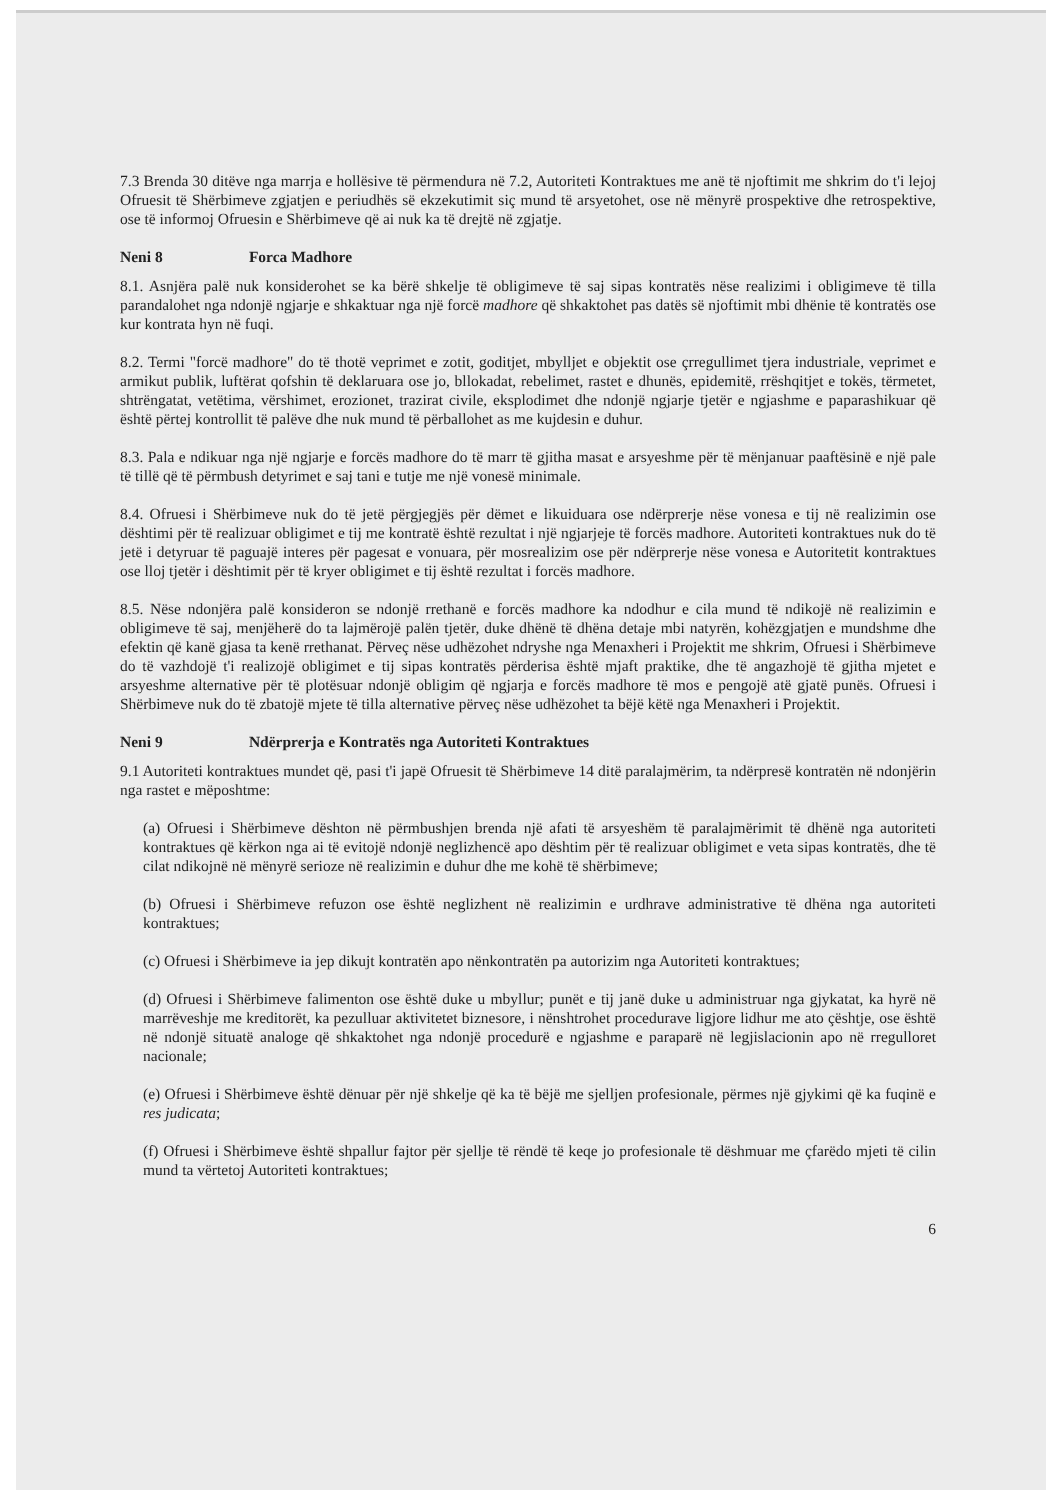7.3 Brenda 30 ditëve nga marrja e hollësive të përmendura në 7.2, Autoriteti Kontraktues me anë të njoftimit me shkrim do t'i lejoj Ofruesit të Shërbimeve zgjatjen e periudhës së ekzekutimit siç mund të arsyetohet, ose në mënyrë prospektive dhe retrospektive, ose të informoj Ofruesin e Shërbimeve që ai nuk ka të drejtë në zgjatje.
Neni 8 Forca Madhore
8.1. Asnjëra palë nuk konsiderohet se ka bërë shkelje të obligimeve të saj sipas kontratës nëse realizimi i obligimeve të tilla parandalohet nga ndonjë ngjarje e shkaktuar nga një forcë madhore që shkaktohet pas datës së njoftimit mbi dhënie të kontratës ose kur kontrata hyn në fuqi.
8.2. Termi "forcë madhore" do të thotë veprimet e zotit, goditjet, mbylljet e objektit ose çrregullimet tjera industriale, veprimet e armikut publik, luftërat qofshin të deklaruara ose jo, bllokadat, rebelimet, rastet e dhunës, epidemitë, rrëshqitjet e tokës, tërmetet, shtrëngatat, vetëtima, vërshimet, erozionet, trazirat civile, eksplodimet dhe ndonjë ngjarje tjetër e ngjashme e paparashikuar që është përtej kontrollit të palëve dhe nuk mund të përballohet as me kujdesin e duhur.
8.3. Pala e ndikuar nga një ngjarje e forcës madhore do të marr të gjitha masat e arsyeshme për të mënjanuar paaftësinë e një pale të tillë që të përmbush detyrimet e saj tani e tutje me një vonesë minimale.
8.4. Ofruesi i Shërbimeve nuk do të jetë përgjegjës për dëmet e likuiduara ose ndërprerje nëse vonesa e tij në realizimin ose dështimi për të realizuar obligimet e tij me kontratë është rezultat i një ngjarjeje të forcës madhore. Autoriteti kontraktues nuk do të jetë i detyruar të paguajë interes për pagesat e vonuara, për mosrealizim ose për ndërprerje nëse vonesa e Autoritetit kontraktues ose lloj tjetër i dështimit për të kryer obligimet e tij është rezultat i forcës madhore.
8.5. Nëse ndonjëra palë konsideron se ndonjë rrethanë e forcës madhore ka ndodhur e cila mund të ndikojë në realizimin e obligimeve të saj, menjëherë do ta lajmërojë palën tjetër, duke dhënë të dhëna detaje mbi natyrën, kohëzgjatjen e mundshme dhe efektin që kanë gjasa ta kenë rrethanat. Përveç nëse udhëzohet ndryshe nga Menaxheri i Projektit me shkrim, Ofruesi i Shërbimeve do të vazhdojë t'i realizojë obligimet e tij sipas kontratës përderisa është mjaft praktike, dhe të angazhojë të gjitha mjetet e arsyeshme alternative për të plotësuar ndonjë obligim që ngjarja e forcës madhore të mos e pengojë atë gjatë punës. Ofruesi i Shërbimeve nuk do të zbatojë mjete të tilla alternative përveç nëse udhëzohet ta bëjë këtë nga Menaxheri i Projektit.
Neni 9 Ndërprerja e Kontratës nga Autoriteti Kontraktues
9.1 Autoriteti kontraktues mundet që, pasi t'i japë Ofruesit të Shërbimeve 14 ditë paralajmërim, ta ndërpresë kontratën në ndonjërin nga rastet e mëposhtme:
(a) Ofruesi i Shërbimeve dështon në përmbushjen brenda një afati të arsyeshëm të paralajmërimit të dhënë nga autoriteti kontraktues që kërkon nga ai të evitojë ndonjë neglizhencë apo dështim për të realizuar obligimet e veta sipas kontratës, dhe të cilat ndikojnë në mënyrë serioze në realizimin e duhur dhe me kohë të shërbimeve;
(b) Ofruesi i Shërbimeve refuzon ose është neglizhent në realizimin e urdhrave administrative të dhëna nga autoriteti kontraktues;
(c) Ofruesi i Shërbimeve ia jep dikujt kontratën apo nënkontratën pa autorizim nga Autoriteti kontraktues;
(d) Ofruesi i Shërbimeve falimenton ose është duke u mbyllur; punët e tij janë duke u administruar nga gjykatat, ka hyrë në marrëveshje me kreditorët, ka pezulluar aktivitetet biznesore, i nënshtrohet procedurave ligjore lidhur me ato çështje, ose është në ndonjë situatë analoge që shkaktohet nga ndonjë procedurë e ngjashme e paraparë në legjislacionin apo në rregulloret nacionale;
(e) Ofruesi i Shërbimeve është dënuar për një shkelje që ka të bëjë me sjelljen profesionale, përmes një gjykimi që ka fuqinë e res judicata;
(f) Ofruesi i Shërbimeve është shpallur fajtor për sjellje të rëndë të keqe jo profesionale të dëshmuar me çfarëdo mjeti të cilin mund ta vërtetoj Autoriteti kontraktues;
6